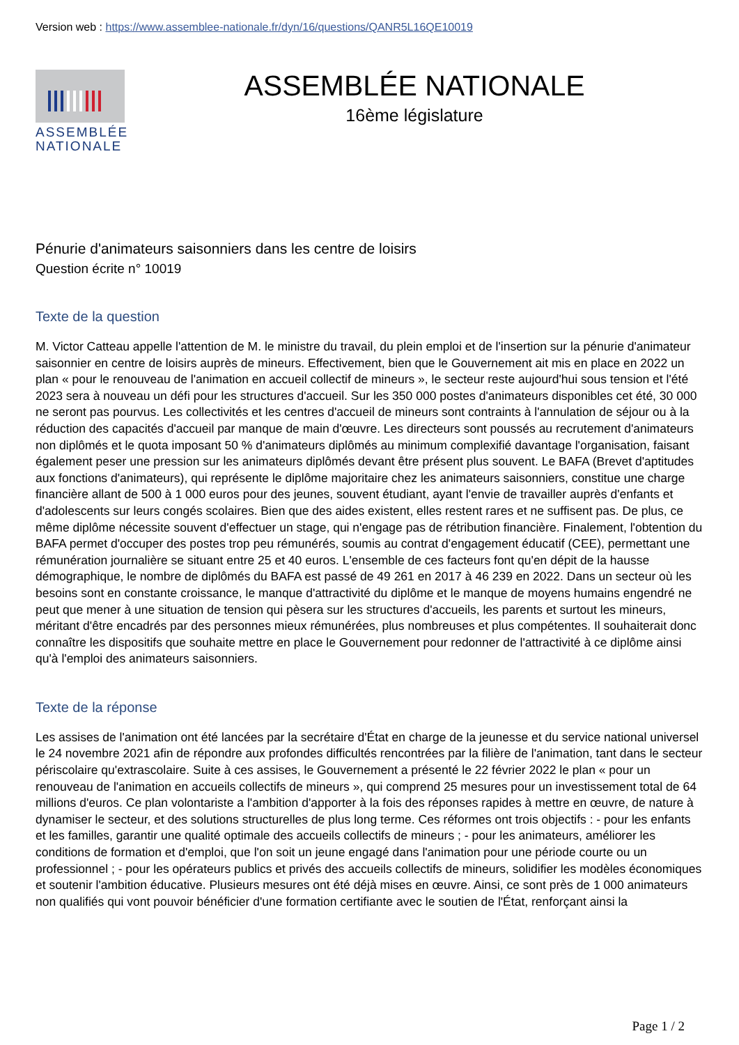Version web : https://www.assemblee-nationale.fr/dyn/16/questions/QANR5L16QE10019
ASSEMBLÉE
NATIONALE
ASSEMBLÉE NATIONALE
16ème législature
Pénurie d'animateurs saisonniers dans les centre de loisirs
Question écrite n° 10019
Texte de la question
M. Victor Catteau appelle l'attention de M. le ministre du travail, du plein emploi et de l'insertion sur la pénurie d'animateur saisonnier en centre de loisirs auprès de mineurs. Effectivement, bien que le Gouvernement ait mis en place en 2022 un plan « pour le renouveau de l'animation en accueil collectif de mineurs », le secteur reste aujourd'hui sous tension et l'été 2023 sera à nouveau un défi pour les structures d'accueil. Sur les 350 000 postes d'animateurs disponibles cet été, 30 000 ne seront pas pourvus. Les collectivités et les centres d'accueil de mineurs sont contraints à l'annulation de séjour ou à la réduction des capacités d'accueil par manque de main d'œuvre. Les directeurs sont poussés au recrutement d'animateurs non diplômés et le quota imposant 50 % d'animateurs diplômés au minimum complexifié davantage l'organisation, faisant également peser une pression sur les animateurs diplômés devant être présent plus souvent. Le BAFA (Brevet d'aptitudes aux fonctions d'animateurs), qui représente le diplôme majoritaire chez les animateurs saisonniers, constitue une charge financière allant de 500 à 1 000 euros pour des jeunes, souvent étudiant, ayant l'envie de travailler auprès d'enfants et d'adolescents sur leurs congés scolaires. Bien que des aides existent, elles restent rares et ne suffisent pas. De plus, ce même diplôme nécessite souvent d'effectuer un stage, qui n'engage pas de rétribution financière. Finalement, l'obtention du BAFA permet d'occuper des postes trop peu rémunérés, soumis au contrat d'engagement éducatif (CEE), permettant une rémunération journalière se situant entre 25 et 40 euros. L'ensemble de ces facteurs font qu'en dépit de la hausse démographique, le nombre de diplômés du BAFA est passé de 49 261 en 2017 à 46 239 en 2022. Dans un secteur où les besoins sont en constante croissance, le manque d'attractivité du diplôme et le manque de moyens humains engendré ne peut que mener à une situation de tension qui pèsera sur les structures d'accueils, les parents et surtout les mineurs, méritant d'être encadrés par des personnes mieux rémunérées, plus nombreuses et plus compétentes. Il souhaiterait donc connaître les dispositifs que souhaite mettre en place le Gouvernement pour redonner de l'attractivité à ce diplôme ainsi qu'à l'emploi des animateurs saisonniers.
Texte de la réponse
Les assises de l'animation ont été lancées par la secrétaire d'État en charge de la jeunesse et du service national universel le 24 novembre 2021 afin de répondre aux profondes difficultés rencontrées par la filière de l'animation, tant dans le secteur périscolaire qu'extrascolaire. Suite à ces assises, le Gouvernement a présenté le 22 février 2022 le plan « pour un renouveau de l'animation en accueils collectifs de mineurs », qui comprend 25 mesures pour un investissement total de 64 millions d'euros. Ce plan volontariste a l'ambition d'apporter à la fois des réponses rapides à mettre en œuvre, de nature à dynamiser le secteur, et des solutions structurelles de plus long terme. Ces réformes ont trois objectifs : - pour les enfants et les familles, garantir une qualité optimale des accueils collectifs de mineurs ; - pour les animateurs, améliorer les conditions de formation et d'emploi, que l'on soit un jeune engagé dans l'animation pour une période courte ou un professionnel ; - pour les opérateurs publics et privés des accueils collectifs de mineurs, solidifier les modèles économiques et soutenir l'ambition éducative. Plusieurs mesures ont été déjà mises en œuvre. Ainsi, ce sont près de 1 000 animateurs non qualifiés qui vont pouvoir bénéficier d'une formation certifiante avec le soutien de l'État, renforçant ainsi la
Page 1 / 2